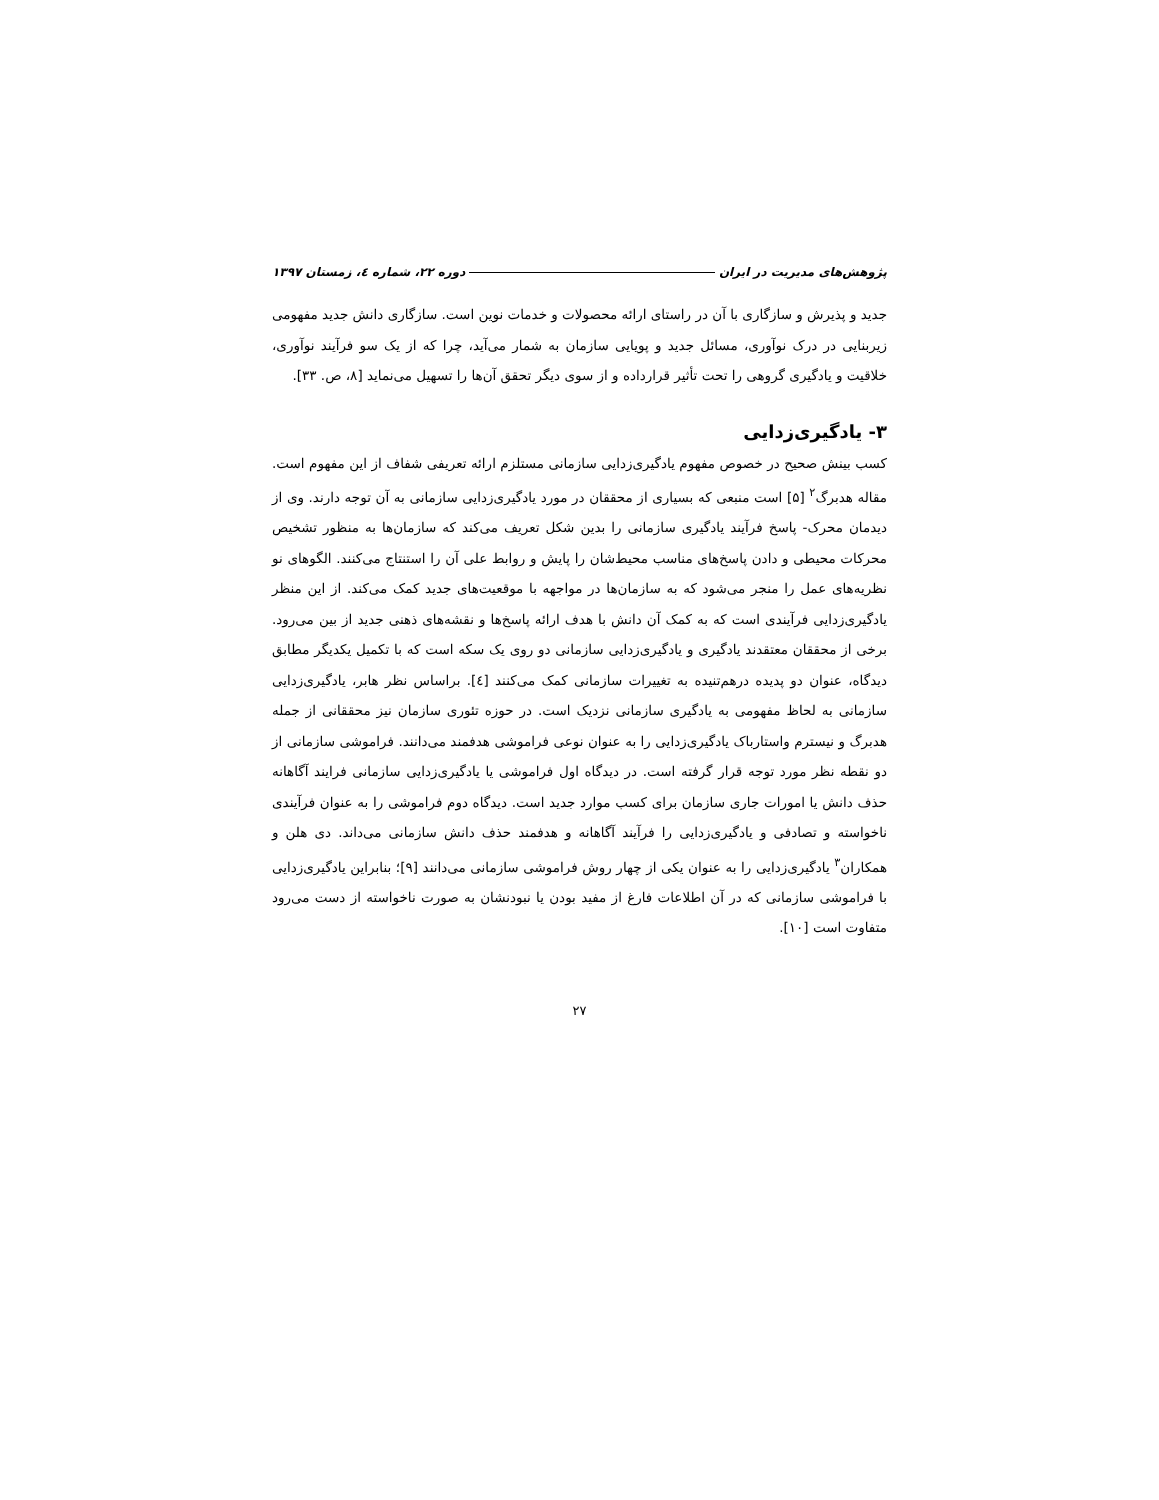پژوهش‌های مدیریت در ایران دوره ۲۲، شماره ٤، زمستان ۱۳۹۷
جدید و پذیرش و سازگاری با آن در راستای ارائه محصولات و خدمات نوین است. سازگاری دانش جدید مفهومی زیربنایی در درک نوآوری، مسائل جدید و پویایی سازمان به شمار می‌آید، چرا که از یک سو فرآیند نوآوری، خلاقیت و یادگیری گروهی را تحت تأثیر قرارداده و از سوی دیگر تحقق آن‌ها را تسهیل می‌نماید [۸، ص. ۳۳].
۳- یادگیری‌زدایی
کسب بینش صحیح در خصوص مفهوم یادگیری‌زدایی سازمانی مستلزم ارائه تعریفی شفاف از این مفهوم است. مقاله هدبرگ<sup>۲</sup> [۵] است منبعی که بسیاری از محققان در مورد یادگیری‌زدایی سازمانی به آن توجه دارند. وی از دیدمان محرک- پاسخ فرآیند یادگیری سازمانی را بدین شکل تعریف می‌کند که سازمان‌ها به منظور تشخیص محرکات محیطی و دادن پاسخ‌های مناسب محیط‌شان را پایش و روابط علی آن را استنتاج می‌کنند. الگوهای نو نظریه‌های عمل را منجر می‌شود که به سازمان‌ها در مواجهه با موقعیت‌های جدید کمک می‌کند. از این منظر یادگیری‌زدایی فرآیندی است که به کمک آن دانش با هدف ارائه پاسخ‌ها و نقشه‌های ذهنی جدید از بین می‌رود. برخی از محققان معتقدند یادگیری و یادگیری‌زدایی سازمانی دو روی یک سکه است که با تکمیل یکدیگر مطابق دیدگاه، عنوان دو پدیده درهم‌تنیده به تغییرات سازمانی کمک می‌کنند [٤]. براساس نظر هابر، یادگیری‌زدایی سازمانی به لحاظ مفهومی به یادگیری سازمانی نزدیک است. در حوزه تئوری سازمان نیز محققانی از جمله هدبرگ و نیسترم واستارباک یادگیری‌زدایی را به عنوان نوعی فراموشی هدفمند می‌دانند. فراموشی سازمانی از دو نقطه نظر مورد توجه قرار گرفته است. در دیدگاه اول فراموشی یا یادگیری‌زدایی سازمانی فرایند آگاهانه حذف دانش یا امورات جاری سازمان برای کسب موارد جدید است. دیدگاه دوم فراموشی را به عنوان فرآیندی ناخواسته و تصادفی و یادگیری‌زدایی را فرآیند آگاهانه و هدفمند حذف دانش سازمانی می‌داند. دی هلن و همکاران<sup>۳</sup> یادگیری‌زدایی را به عنوان یکی از چهار روش فراموشی سازمانی می‌دانند [۹]؛ بنابراین یادگیری‌زدایی با فراموشی سازمانی که در آن اطلاعات فارغ از مفید بودن یا نبودنشان به صورت ناخواسته از دست می‌رود متفاوت است [۱۰].
۲۷